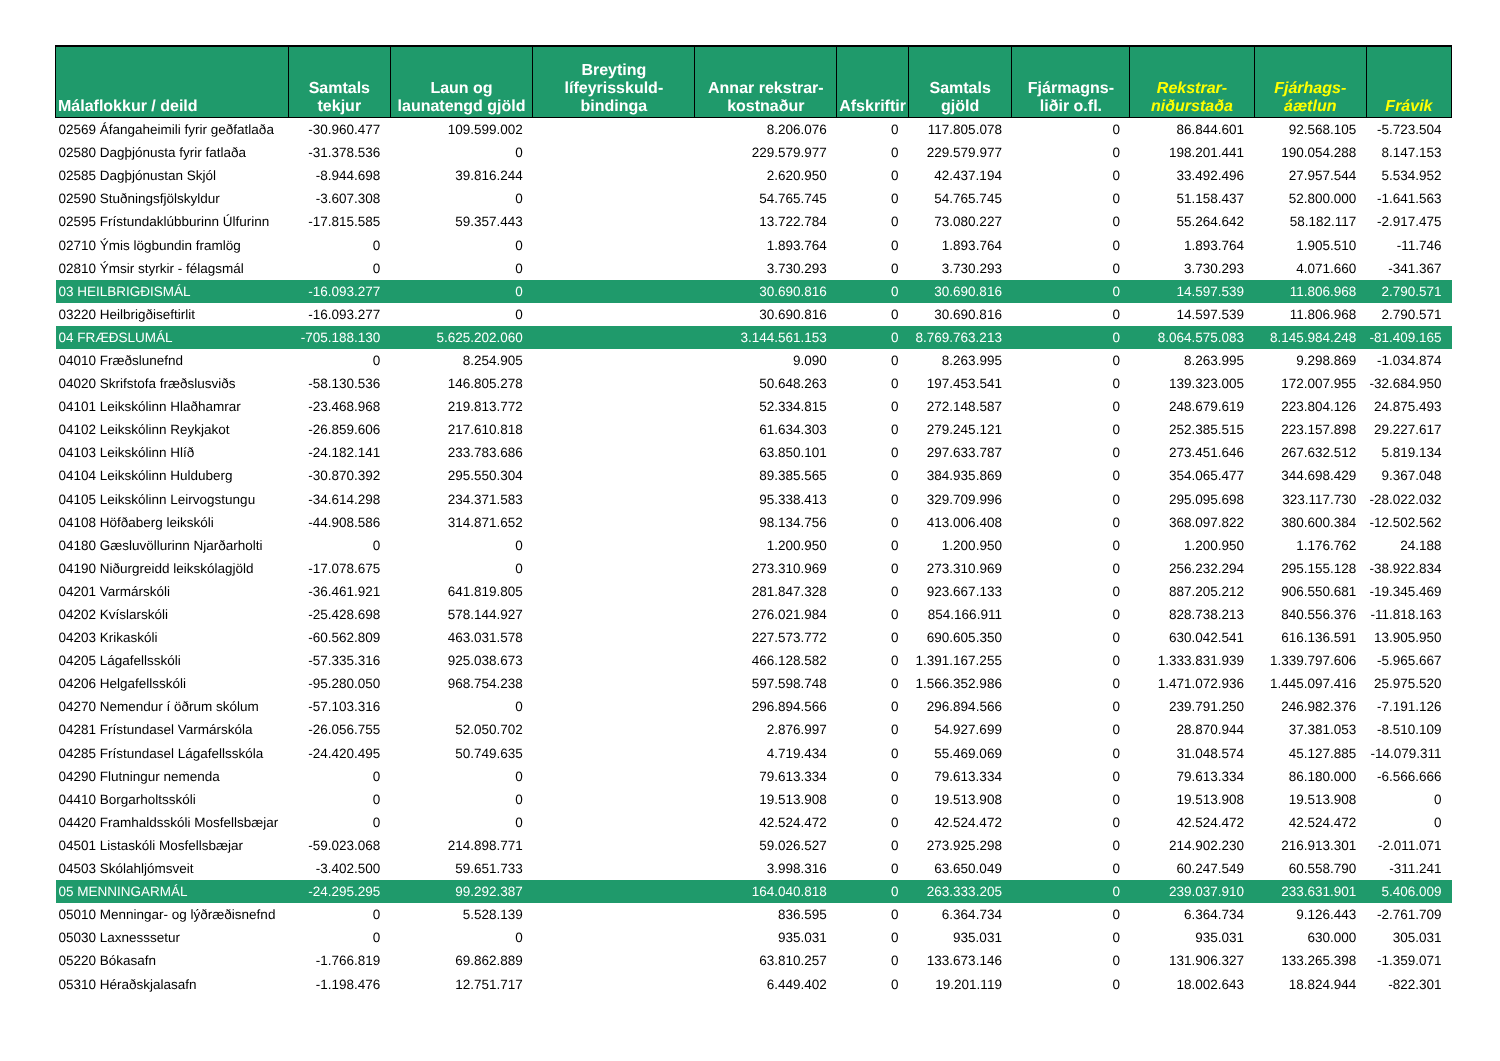| Málaflokkur / deild | Samtals tekjur | Laun og launatengd gjöld | Breyting lífeyrisskuld-bindinga | Annar rekstrar-kostnaður | Afskriftir | Samtals gjöld | Fjármagns-liðir o.fl. | Rekstrar-niðurstaða | Fjárhags-áætlun | Frávik |
| --- | --- | --- | --- | --- | --- | --- | --- | --- | --- | --- |
| 02569 Áfangaheimili fyrir geðfatlaða | -30.960.477 | 109.599.002 | | 8.206.076 | 0 | 117.805.078 | 0 | 86.844.601 | 92.568.105 | -5.723.504 |
| 02580 Dagþjónusta fyrir fatlaða | -31.378.536 | 0 | | 229.579.977 | 0 | 229.579.977 | 0 | 198.201.441 | 190.054.288 | 8.147.153 |
| 02585 Dagþjónustan Skjól | -8.944.698 | 39.816.244 | | 2.620.950 | 0 | 42.437.194 | 0 | 33.492.496 | 27.957.544 | 5.534.952 |
| 02590 Stuðningsfjölskyldur | -3.607.308 | 0 | | 54.765.745 | 0 | 54.765.745 | 0 | 51.158.437 | 52.800.000 | -1.641.563 |
| 02595 Frístundaklúbburinn Úlfurinn | -17.815.585 | 59.357.443 | | 13.722.784 | 0 | 73.080.227 | 0 | 55.264.642 | 58.182.117 | -2.917.475 |
| 02710 Ýmis lögbundin framlög | 0 | 0 | | 1.893.764 | 0 | 1.893.764 | 0 | 1.893.764 | 1.905.510 | -11.746 |
| 02810 Ýmsir styrkir - félagsmál | 0 | 0 | | 3.730.293 | 0 | 3.730.293 | 0 | 3.730.293 | 4.071.660 | -341.367 |
| 03 HEILBRIGÐISMÁL | -16.093.277 | 0 | | 30.690.816 | 0 | 30.690.816 | 0 | 14.597.539 | 11.806.968 | 2.790.571 |
| 03220 Heilbrigðiseftirlit | -16.093.277 | 0 | | 30.690.816 | 0 | 30.690.816 | 0 | 14.597.539 | 11.806.968 | 2.790.571 |
| 04 FRÆÐSLUMÁL | -705.188.130 | 5.625.202.060 | | 3.144.561.153 | 0 | 8.769.763.213 | 0 | 8.064.575.083 | 8.145.984.248 | -81.409.165 |
| 04010 Fræðslunefnd | 0 | 8.254.905 | | 9.090 | 0 | 8.263.995 | 0 | 8.263.995 | 9.298.869 | -1.034.874 |
| 04020 Skrifstofa fræðslusviðs | -58.130.536 | 146.805.278 | | 50.648.263 | 0 | 197.453.541 | 0 | 139.323.005 | 172.007.955 | -32.684.950 |
| 04101 Leikskólinn Hlaðhamrar | -23.468.968 | 219.813.772 | | 52.334.815 | 0 | 272.148.587 | 0 | 248.679.619 | 223.804.126 | 24.875.493 |
| 04102 Leikskólinn Reykjakot | -26.859.606 | 217.610.818 | | 61.634.303 | 0 | 279.245.121 | 0 | 252.385.515 | 223.157.898 | 29.227.617 |
| 04103 Leikskólinn Hlíð | -24.182.141 | 233.783.686 | | 63.850.101 | 0 | 297.633.787 | 0 | 273.451.646 | 267.632.512 | 5.819.134 |
| 04104 Leikskólinn Hulduberg | -30.870.392 | 295.550.304 | | 89.385.565 | 0 | 384.935.869 | 0 | 354.065.477 | 344.698.429 | 9.367.048 |
| 04105 Leikskólinn Leirvogstungu | -34.614.298 | 234.371.583 | | 95.338.413 | 0 | 329.709.996 | 0 | 295.095.698 | 323.117.730 | -28.022.032 |
| 04108 Höfðaberg leikskóli | -44.908.586 | 314.871.652 | | 98.134.756 | 0 | 413.006.408 | 0 | 368.097.822 | 380.600.384 | -12.502.562 |
| 04180 Gæsluvöllurinn Njarðarholti | 0 | 0 | | 1.200.950 | 0 | 1.200.950 | 0 | 1.200.950 | 1.176.762 | 24.188 |
| 04190 Niðurgreidd leikskólagjöld | -17.078.675 | 0 | | 273.310.969 | 0 | 273.310.969 | 0 | 256.232.294 | 295.155.128 | -38.922.834 |
| 04201 Varmárskóli | -36.461.921 | 641.819.805 | | 281.847.328 | 0 | 923.667.133 | 0 | 887.205.212 | 906.550.681 | -19.345.469 |
| 04202 Kvíslarskóli | -25.428.698 | 578.144.927 | | 276.021.984 | 0 | 854.166.911 | 0 | 828.738.213 | 840.556.376 | -11.818.163 |
| 04203 Krikaskóli | -60.562.809 | 463.031.578 | | 227.573.772 | 0 | 690.605.350 | 0 | 630.042.541 | 616.136.591 | 13.905.950 |
| 04205 Lágafellsskóli | -57.335.316 | 925.038.673 | | 466.128.582 | 0 | 1.391.167.255 | 0 | 1.333.831.939 | 1.339.797.606 | -5.965.667 |
| 04206 Helgafellsskóli | -95.280.050 | 968.754.238 | | 597.598.748 | 0 | 1.566.352.986 | 0 | 1.471.072.936 | 1.445.097.416 | 25.975.520 |
| 04270 Nemendur í öðrum skólum | -57.103.316 | 0 | | 296.894.566 | 0 | 296.894.566 | 0 | 239.791.250 | 246.982.376 | -7.191.126 |
| 04281 Frístundasel Varmárskóla | -26.056.755 | 52.050.702 | | 2.876.997 | 0 | 54.927.699 | 0 | 28.870.944 | 37.381.053 | -8.510.109 |
| 04285 Frístundasel Lágafellsskóla | -24.420.495 | 50.749.635 | | 4.719.434 | 0 | 55.469.069 | 0 | 31.048.574 | 45.127.885 | -14.079.311 |
| 04290 Flutningur nemenda | 0 | 0 | | 79.613.334 | 0 | 79.613.334 | 0 | 79.613.334 | 86.180.000 | -6.566.666 |
| 04410 Borgarholtsskóli | 0 | 0 | | 19.513.908 | 0 | 19.513.908 | 0 | 19.513.908 | 19.513.908 | 0 |
| 04420 Framhaldsskóli Mosfellsbæjar | 0 | 0 | | 42.524.472 | 0 | 42.524.472 | 0 | 42.524.472 | 42.524.472 | 0 |
| 04501 Listaskóli Mosfellsbæjar | -59.023.068 | 214.898.771 | | 59.026.527 | 0 | 273.925.298 | 0 | 214.902.230 | 216.913.301 | -2.011.071 |
| 04503 Skólahljómsveit | -3.402.500 | 59.651.733 | | 3.998.316 | 0 | 63.650.049 | 0 | 60.247.549 | 60.558.790 | -311.241 |
| 05 MENNINGARMÁL | -24.295.295 | 99.292.387 | | 164.040.818 | 0 | 263.333.205 | 0 | 239.037.910 | 233.631.901 | 5.406.009 |
| 05010 Menningar- og lýðræðisnefnd | 0 | 5.528.139 | | 836.595 | 0 | 6.364.734 | 0 | 6.364.734 | 9.126.443 | -2.761.709 |
| 05030 Laxnesssetur | 0 | 0 | | 935.031 | 0 | 935.031 | 0 | 935.031 | 630.000 | 305.031 |
| 05220 Bókasafn | -1.766.819 | 69.862.889 | | 63.810.257 | 0 | 133.673.146 | 0 | 131.906.327 | 133.265.398 | -1.359.071 |
| 05310 Héraðskjalasafn | -1.198.476 | 12.751.717 | | 6.449.402 | 0 | 19.201.119 | 0 | 18.002.643 | 18.824.944 | -822.301 |